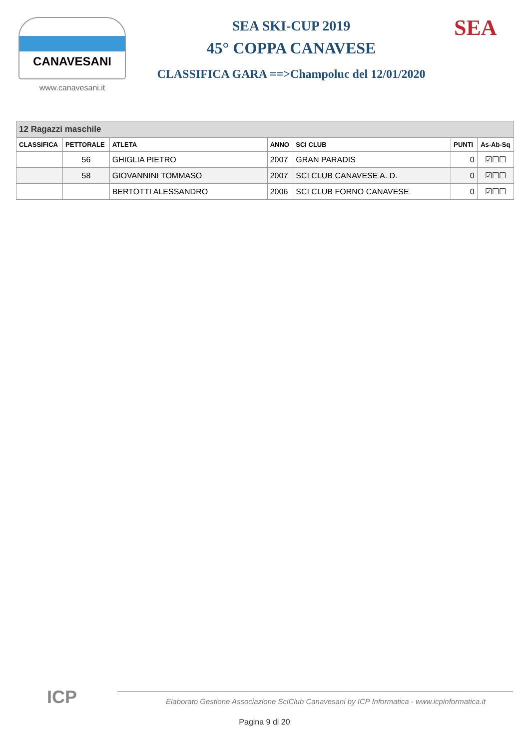CANAVESANI
www.canavesani.it
SEA SKI-CUP 2019
45° COPPA CANAVESE
CLASSIFICA GARA ==>Champoluc del 12/01/2020
SEA
| 12 Ragazzi maschile | | | | | | |
| CLASSIFICA | PETTORALE | ATLETA | ANNO | SCI CLUB | PUNTI | As-Ab-Sq |
| | 56 | GHIGLIA PIETRO | 2007 | GRAN PARADIS | 0 | ☑☐☐ |
| | 58 | GIOVANNINI TOMMASO | 2007 | SCI CLUB CANAVESE A. D. | 0 | ☑☐☐ |
| | | BERTOTTI ALESSANDRO | 2006 | SCI CLUB FORNO CANAVESE | 0 | ☑☐☐ |
ICP
Elaborato Gestione Associazione SciClub Canavesani by ICP Informatica - www.icpinformatica.it
Pagina 9 di 20